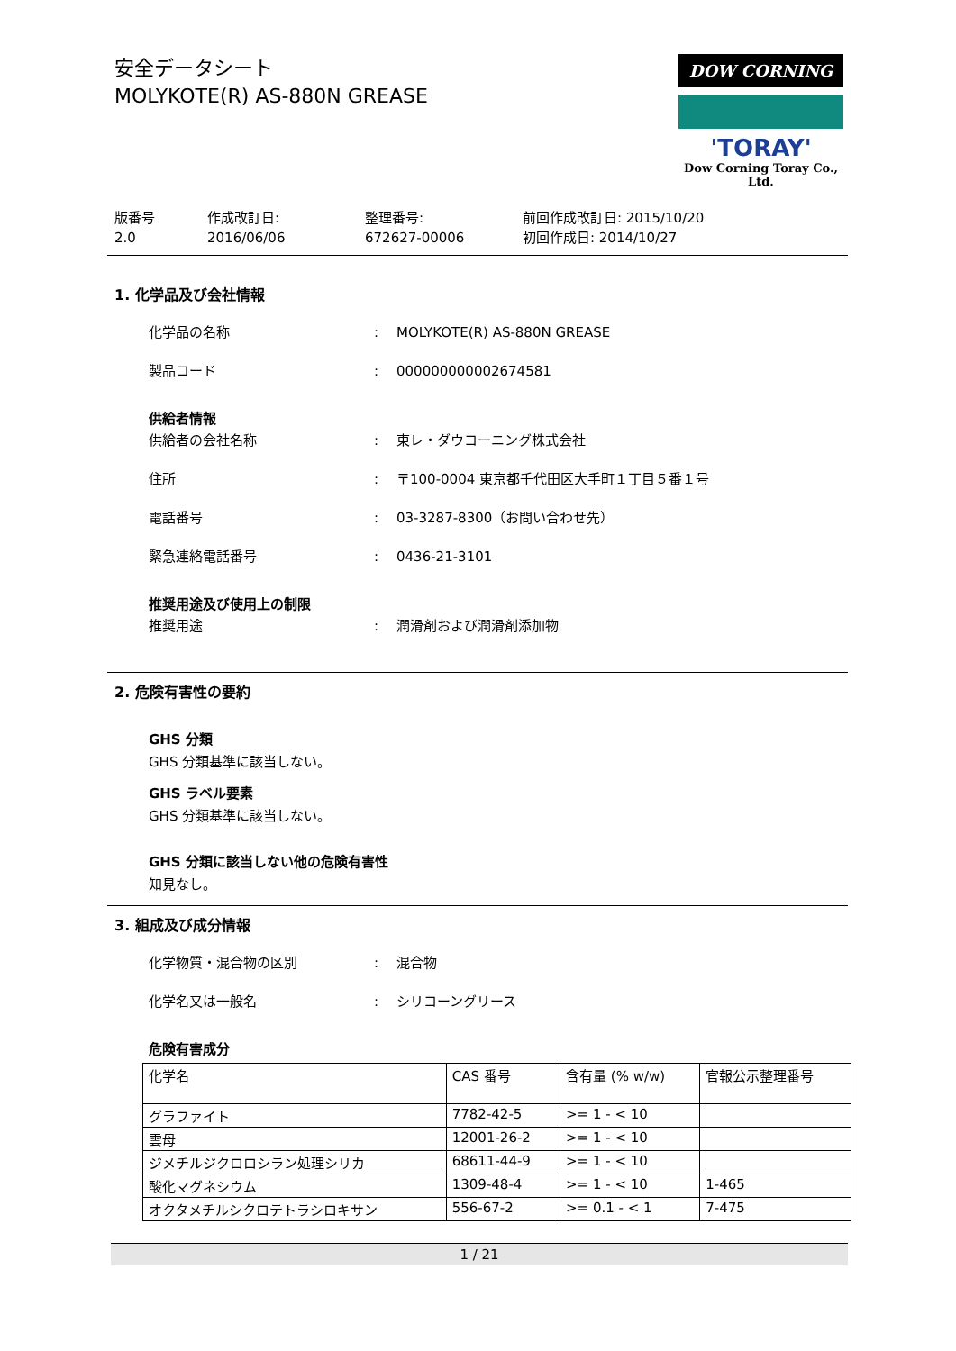安全データシート
MOLYKOTE(R) AS-880N GREASE
DOW CORNING
'TORAY'
Dow Corning Toray Co., Ltd.
版番号
2.0
作成改訂日:
2016/06/06
整理番号:
672627-00006
前回作成改訂日: 2015/10/20
初回作成日: 2014/10/27
1. 化学品及び会社情報
化学品の名称: MOLYKOTE(R) AS-880N GREASE
製品コード: 000000000002674581
供給者情報
供給者の会社名称: 東レ・ダウコーニング株式会社
住所: 〒100-0004 東京都千代田区大手町１丁目５番１号
電話番号: 03-3287-8300（お問い合わせ先）
緊急連絡電話番号: 0436-21-3101
推奨用途及び使用上の制限
推奨用途: 潤滑剤および潤滑剤添加物
2. 危険有害性の要約
GHS 分類
GHS 分類基準に該当しない。
GHS ラベル要素
GHS 分類基準に該当しない。
GHS 分類に該当しない他の危険有害性
知見なし。
3. 組成及び成分情報
化学物質・混合物の区別: 混合物
化学名又は一般名: シリコーングリース
危険有害成分
| 化学名 | CAS 番号 | 含有量 (% w/w) | 官報公示整理番号 |
| --- | --- | --- | --- |
| グラファイト | 7782-42-5 | >= 1 - < 10 | |
| 雲母 | 12001-26-2 | >= 1 - < 10 | |
| ジメチルジクロロシラン処理シリカ | 68611-44-9 | >= 1 - < 10 | |
| 酸化マグネシウム | 1309-48-4 | >= 1 - < 10 | 1-465 |
| オクタメチルシクロテトラシロキサン | 556-67-2 | >= 0.1 - < 1 | 7-475 |
1 / 21